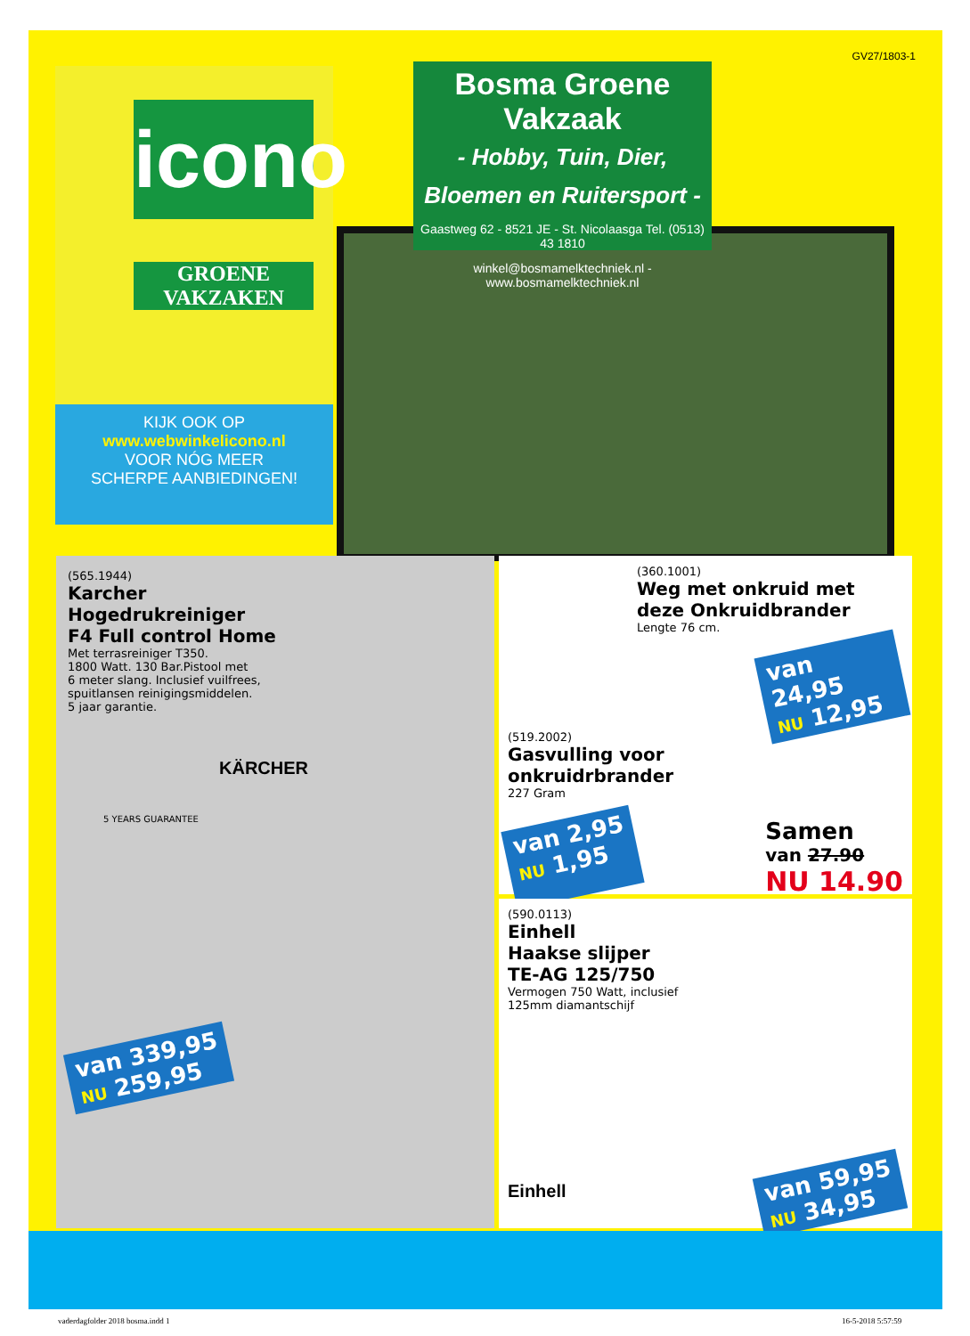GV27/1803-1
icono
GROENE VAKZAKEN
KIJK OOK OP
www.webwinkelicono.nl
VOOR NÓG MEER
SCHERPE AANBIEDINGEN!
Bosma Groene Vakzaak
- Hobby, Tuin, Dier,
Bloemen en Ruitersport -
Gaastweg 62 - 8521 JE - St. Nicolaasga Tel. (0513) 43 1810
winkel@bosmamelktechniek.nl - www.bosmamelktechniek.nl
(565.1944)
Karcher
Hogedrukreiniger
F4 Full control Home
Met terrasreiniger T350.
1800 Watt. 130 Bar.Pistool met
6 meter slang. Inclusief vuilfrees,
spuitlansen reinigingsmiddelen.
5 jaar garantie.
KÄRCHER
5 YEARS GUARANTEE
van 339,95
NU 259,95
(360.1001)
Weg met onkruid met deze Onkruidbrander
Lengte 76 cm.
van 24,95
NU 12,95
(519.2002)
Gasvulling voor
onkruidrbrander
227 Gram
van 2,95
NU 1,95
Samen
van 27.90
NU 14.90
(590.0113)
Einhell
Haakse slijper
TE-AG 125/750
Vermogen 750 Watt, inclusief
125mm diamantschijf
Einhell
van 59,95
NU 34,95
vaderdagfolder 2018 bosma.indd 1
16-5-2018 5:57:59